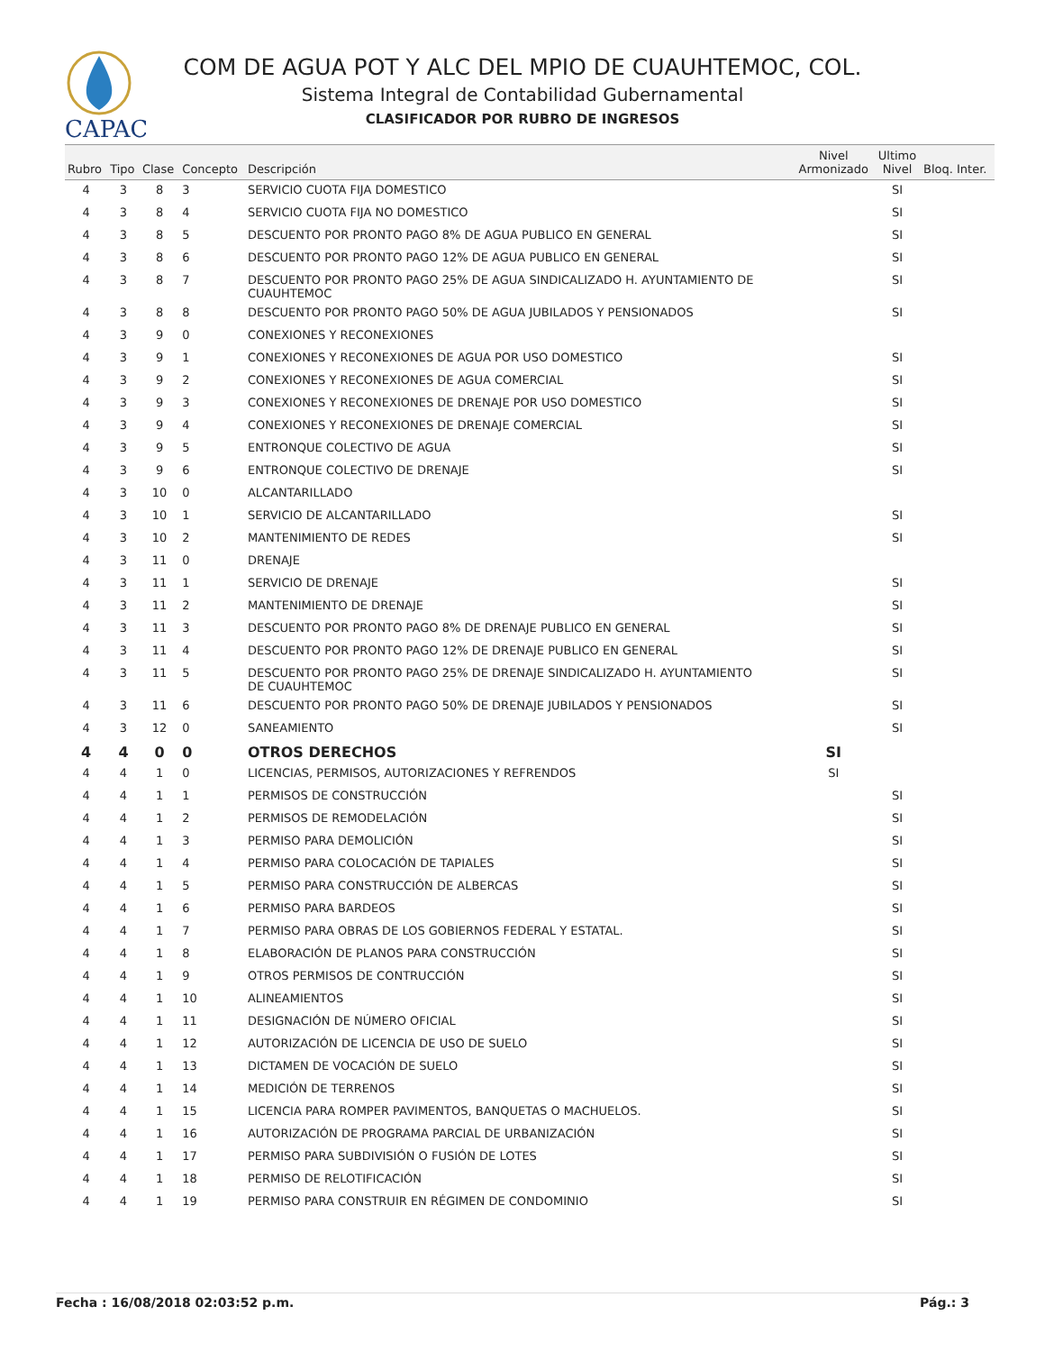CAPAC
COM DE AGUA POT Y ALC DEL MPIO DE CUAUHTEMOC, COL.
Sistema Integral de Contabilidad Gubernamental
CLASIFICADOR POR RUBRO DE INGRESOS
| Rubro | Tipo | Clase | Concepto | Descripción | Nivel Armonizado | Ultimo Nivel | Bloq. Inter. |
| --- | --- | --- | --- | --- | --- | --- | --- |
| 4 | 3 | 8 | 3 | SERVICIO CUOTA FIJA DOMESTICO | | SI | |
| 4 | 3 | 8 | 4 | SERVICIO CUOTA FIJA NO DOMESTICO | | SI | |
| 4 | 3 | 8 | 5 | DESCUENTO POR PRONTO PAGO 8% DE AGUA PUBLICO EN GENERAL | | SI | |
| 4 | 3 | 8 | 6 | DESCUENTO POR PRONTO PAGO 12% DE AGUA PUBLICO EN GENERAL | | SI | |
| 4 | 3 | 8 | 7 | DESCUENTO POR PRONTO PAGO 25% DE AGUA SINDICALIZADO H. AYUNTAMIENTO DE CUAUHTEMOC | | SI | |
| 4 | 3 | 8 | 8 | DESCUENTO POR PRONTO PAGO 50% DE AGUA JUBILADOS Y PENSIONADOS | | SI | |
| 4 | 3 | 9 | 0 | CONEXIONES Y RECONEXIONES | | | |
| 4 | 3 | 9 | 1 | CONEXIONES Y RECONEXIONES DE AGUA POR USO DOMESTICO | | SI | |
| 4 | 3 | 9 | 2 | CONEXIONES Y RECONEXIONES DE AGUA COMERCIAL | | SI | |
| 4 | 3 | 9 | 3 | CONEXIONES Y RECONEXIONES DE DRENAJE POR USO DOMESTICO | | SI | |
| 4 | 3 | 9 | 4 | CONEXIONES Y RECONEXIONES DE DRENAJE COMERCIAL | | SI | |
| 4 | 3 | 9 | 5 | ENTRONQUE COLECTIVO DE AGUA | | SI | |
| 4 | 3 | 9 | 6 | ENTRONQUE COLECTIVO DE DRENAJE | | SI | |
| 4 | 3 | 10 | 0 | ALCANTARILLADO | | | |
| 4 | 3 | 10 | 1 | SERVICIO DE ALCANTARILLADO | | SI | |
| 4 | 3 | 10 | 2 | MANTENIMIENTO DE REDES | | SI | |
| 4 | 3 | 11 | 0 | DRENAJE | | | |
| 4 | 3 | 11 | 1 | SERVICIO DE DRENAJE | | SI | |
| 4 | 3 | 11 | 2 | MANTENIMIENTO DE DRENAJE | | SI | |
| 4 | 3 | 11 | 3 | DESCUENTO POR PRONTO PAGO 8% DE DRENAJE PUBLICO EN GENERAL | | SI | |
| 4 | 3 | 11 | 4 | DESCUENTO POR PRONTO PAGO 12% DE DRENAJE PUBLICO EN GENERAL | | SI | |
| 4 | 3 | 11 | 5 | DESCUENTO POR PRONTO PAGO 25% DE DRENAJE SINDICALIZADO H. AYUNTAMIENTO DE CUAUHTEMOC | | SI | |
| 4 | 3 | 11 | 6 | DESCUENTO POR PRONTO PAGO 50% DE DRENAJE JUBILADOS Y PENSIONADOS | | SI | |
| 4 | 3 | 12 | 0 | SANEAMIENTO | | SI | |
| 4 | 4 | 0 | 0 | OTROS DERECHOS | SI | | |
| 4 | 4 | 1 | 0 | LICENCIAS, PERMISOS, AUTORIZACIONES Y REFRENDOS | SI | | |
| 4 | 4 | 1 | 1 | PERMISOS DE CONSTRUCCIÓN | | SI | |
| 4 | 4 | 1 | 2 | PERMISOS DE REMODELACIÓN | | SI | |
| 4 | 4 | 1 | 3 | PERMISO PARA DEMOLICIÓN | | SI | |
| 4 | 4 | 1 | 4 | PERMISO PARA COLOCACIÓN DE TAPIALES | | SI | |
| 4 | 4 | 1 | 5 | PERMISO PARA CONSTRUCCIÓN DE ALBERCAS | | SI | |
| 4 | 4 | 1 | 6 | PERMISO PARA BARDEOS | | SI | |
| 4 | 4 | 1 | 7 | PERMISO PARA OBRAS DE LOS GOBIERNOS FEDERAL Y ESTATAL. | | SI | |
| 4 | 4 | 1 | 8 | ELABORACIÓN DE PLANOS PARA CONSTRUCCIÓN | | SI | |
| 4 | 4 | 1 | 9 | OTROS PERMISOS DE CONTRUCCIÓN | | SI | |
| 4 | 4 | 1 | 10 | ALINEAMIENTOS | | SI | |
| 4 | 4 | 1 | 11 | DESIGNACIÓN DE NÚMERO OFICIAL | | SI | |
| 4 | 4 | 1 | 12 | AUTORIZACIÓN DE LICENCIA DE USO DE SUELO | | SI | |
| 4 | 4 | 1 | 13 | DICTAMEN DE VOCACIÓN DE SUELO | | SI | |
| 4 | 4 | 1 | 14 | MEDICIÓN DE TERRENOS | | SI | |
| 4 | 4 | 1 | 15 | LICENCIA PARA ROMPER PAVIMENTOS, BANQUETAS O MACHUELOS. | | SI | |
| 4 | 4 | 1 | 16 | AUTORIZACIÓN DE PROGRAMA PARCIAL DE URBANIZACIÓN | | SI | |
| 4 | 4 | 1 | 17 | PERMISO PARA SUBDIVISIÓN O FUSIÓN DE LOTES | | SI | |
| 4 | 4 | 1 | 18 | PERMISO DE RELOTIFICACIÓN | | SI | |
| 4 | 4 | 1 | 19 | PERMISO PARA CONSTRUIR EN RÉGIMEN DE CONDOMINIO | | SI | |
Fecha : 16/08/2018 02:03:52 p.m. Pág.: 3